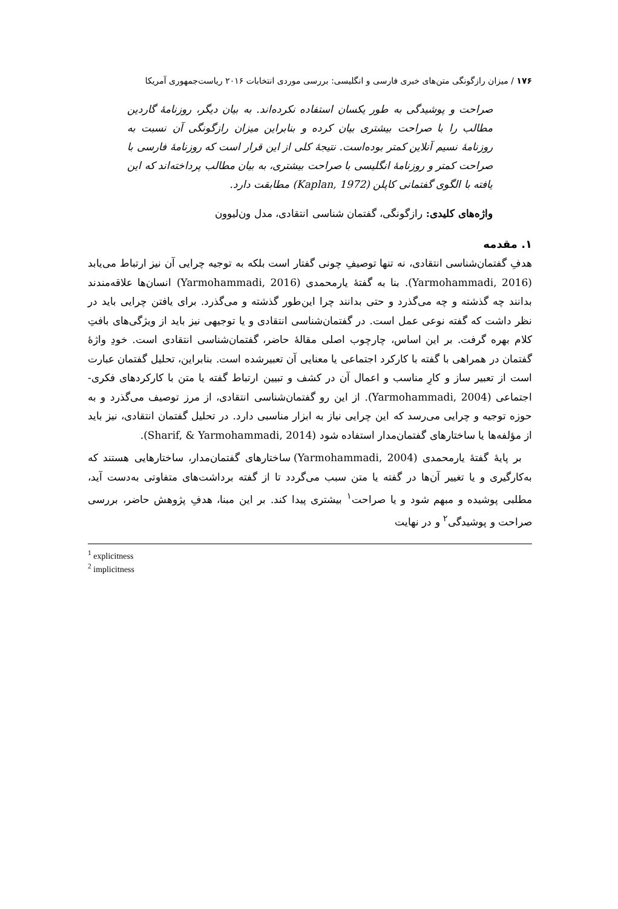۱۷۶ / میزان رازگونگی متن‌های خبری فارسی و انگلیسی: بررسی موردی انتخابات ۲۰۱۶ ریاست‌جمهوری آمریکا
صراحت و پوشیدگی به طور یکسان استفاده نکرده‌اند. به بیان دیگر، روزنامهٔ گاردین مطالب را با صراحت بیشتری بیان کرده و بنابراین میزان رازگونگی آن نسبت به روزنامهٔ نسیم آنلاین کمتر بوده‌است. نتیجهٔ کلی از این قرار است که روزنامهٔ فارسی با صراحت کمتر و روزنامهٔ انگلیسی با صراحت بیشتری، به بیان مطالب پرداخته‌اند که این یافته با الگوی گفتمانی کاپلن (Kaplan, 1972) مطابقت دارد.
واژه‌های کلیدی: رازگونگی، گفتمان شناسی انتقادی، مدل ون‌لیوون
۱. مقدمه
هدفِ گفتمان‌شناسی انتقادی، نه تنها توصیفِ چونی گفتار است بلکه به توجیه چرایی آن نیز ارتباط می‌یابد (Yarmohammadi, 2016). بنا به گفتهٔ یارمحمدی (Yarmohammadi, 2016) انسان‌ها علاقه‌مندند بدانند چه گذشته و چه می‌گذرد و حتی بدانند چرا این‌طور گذشته و می‌گذرد. برای یافتن چرایی باید در نظر داشت که گفته نوعی عمل است. در گفتمان‌شناسی انتقادی و یا توجیهی نیز باید از ویژگی‌های بافتِ کلام بهره گرفت. بر این اساس، چارچوب اصلی مقالهٔ حاضر، گفتمان‌شناسی انتقادی است. خودِ واژهٔ گفتمان در همراهی با گفته با کارکرد اجتماعی یا معنایی آن تعبیرشده است. بنابراین، تحلیل گفتمان عبارت است از تعبیر ساز و کارِ مناسب و اعمال آن در کشف و تبیین ارتباط گفته یا متن با کارکردهای فکری- اجتماعی (Yarmohammadi, 2004). از این رو گفتمان‌شناسی انتقادی، از مرز توصیف می‌گذرد و به حوزه توجیه و چرایی می‌رسد که این چرایی نیاز به ابزار مناسبی دارد. در تحلیل گفتمان انتقادی، نیز باید از مؤلفه‌ها یا ساختارهای گفتمان‌مدار استفاده شود (Sharif, & Yarmohammadi, 2014).
بر پایهٔ گفتهٔ یارمحمدی (Yarmohammadi, 2004) ساختارهای گفتمان‌مدار، ساختارهایی هستند که به‌کارگیری و یا تغییر آن‌ها در گفته یا متن سبب می‌گردد تا از گفته برداشت‌های متفاوتی به‌دست آید، مطلبی پوشیده و مبهم شود و یا صراحت<sup>۱</sup> بیشتری پیدا کند. بر این مبنا، هدفِ پژوهش حاضر، بررسی صراحت و پوشیدگی<sup>۲</sup> و در نهایت
<sup>1</sup> explicitness
<sup>2</sup> implicitness